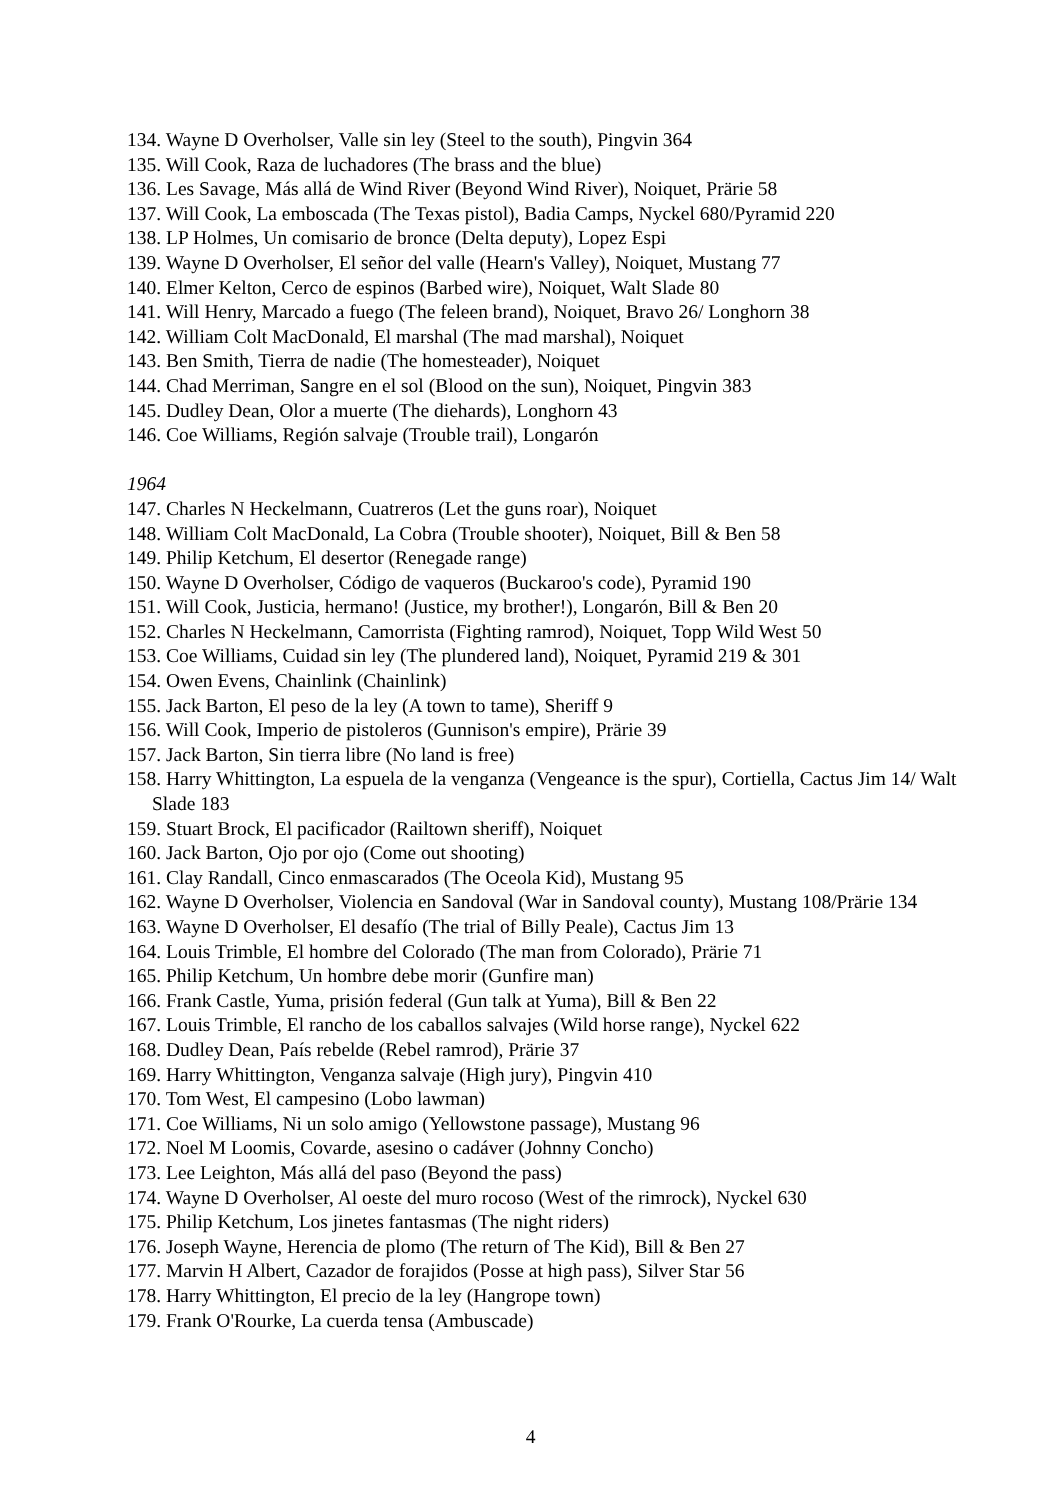134. Wayne D Overholser, Valle sin ley (Steel to the south), Pingvin 364
135. Will Cook, Raza de luchadores (The brass and the blue)
136. Les Savage, Más allá de Wind River (Beyond Wind River), Noiquet, Prärie 58
137. Will Cook, La emboscada (The Texas pistol), Badia Camps, Nyckel 680/Pyramid 220
138. LP Holmes, Un comisario de bronce (Delta deputy), Lopez Espi
139. Wayne D Overholser, El señor del valle (Hearn's Valley), Noiquet, Mustang 77
140. Elmer Kelton, Cerco de espinos (Barbed wire), Noiquet, Walt Slade 80
141. Will Henry, Marcado a fuego (The feleen brand), Noiquet, Bravo 26/ Longhorn 38
142. William Colt MacDonald, El marshal (The mad marshal), Noiquet
143. Ben Smith, Tierra de nadie (The homesteader), Noiquet
144. Chad Merriman, Sangre en el sol (Blood on the sun), Noiquet, Pingvin 383
145. Dudley Dean, Olor a muerte (The diehards), Longhorn 43
146. Coe Williams, Región salvaje (Trouble trail), Longarón
1964
147. Charles N Heckelmann, Cuatreros (Let the guns roar), Noiquet
148. William Colt MacDonald, La Cobra (Trouble shooter), Noiquet, Bill & Ben 58
149. Philip Ketchum, El desertor (Renegade range)
150. Wayne D Overholser, Código de vaqueros (Buckaroo's code), Pyramid 190
151. Will Cook, Justicia, hermano! (Justice, my brother!), Longarón, Bill & Ben 20
152. Charles N Heckelmann, Camorrista (Fighting ramrod), Noiquet, Topp Wild West 50
153. Coe Williams, Cuidad sin ley (The plundered land), Noiquet, Pyramid 219 & 301
154. Owen Evens, Chainlink (Chainlink)
155. Jack Barton, El peso de la ley (A town to tame), Sheriff 9
156. Will Cook, Imperio de pistoleros (Gunnison's empire), Prärie 39
157. Jack Barton, Sin tierra libre (No land is free)
158. Harry Whittington, La espuela de la venganza (Vengeance is the spur), Cortiella, Cactus Jim 14/ Walt Slade 183
159. Stuart Brock, El pacificador (Railtown sheriff), Noiquet
160. Jack Barton, Ojo por ojo (Come out shooting)
161. Clay Randall, Cinco enmascarados (The Oceola Kid), Mustang 95
162. Wayne D Overholser, Violencia en Sandoval (War in Sandoval county), Mustang 108/Prärie 134
163. Wayne D Overholser, El desafío (The trial of Billy Peale), Cactus Jim 13
164. Louis Trimble, El hombre del Colorado (The man from Colorado), Prärie 71
165. Philip Ketchum, Un hombre debe morir (Gunfire man)
166. Frank Castle, Yuma, prisión federal (Gun talk at Yuma), Bill & Ben 22
167. Louis Trimble, El rancho de los caballos salvajes (Wild horse range), Nyckel 622
168. Dudley Dean, País rebelde (Rebel ramrod), Prärie 37
169. Harry Whittington, Venganza salvaje (High jury), Pingvin 410
170. Tom West, El campesino (Lobo lawman)
171. Coe Williams, Ni un solo amigo (Yellowstone passage), Mustang 96
172. Noel M Loomis, Covarde, asesino o cadáver (Johnny Concho)
173. Lee Leighton, Más allá del paso (Beyond the pass)
174. Wayne D Overholser, Al oeste del muro rocoso (West of the rimrock), Nyckel 630
175. Philip Ketchum, Los jinetes fantasmas (The night riders)
176. Joseph Wayne, Herencia de plomo (The return of The Kid), Bill & Ben 27
177. Marvin H Albert, Cazador de forajidos (Posse at high pass), Silver Star 56
178. Harry Whittington, El precio de la ley (Hangrope town)
179. Frank O'Rourke, La cuerda tensa (Ambuscade)
4